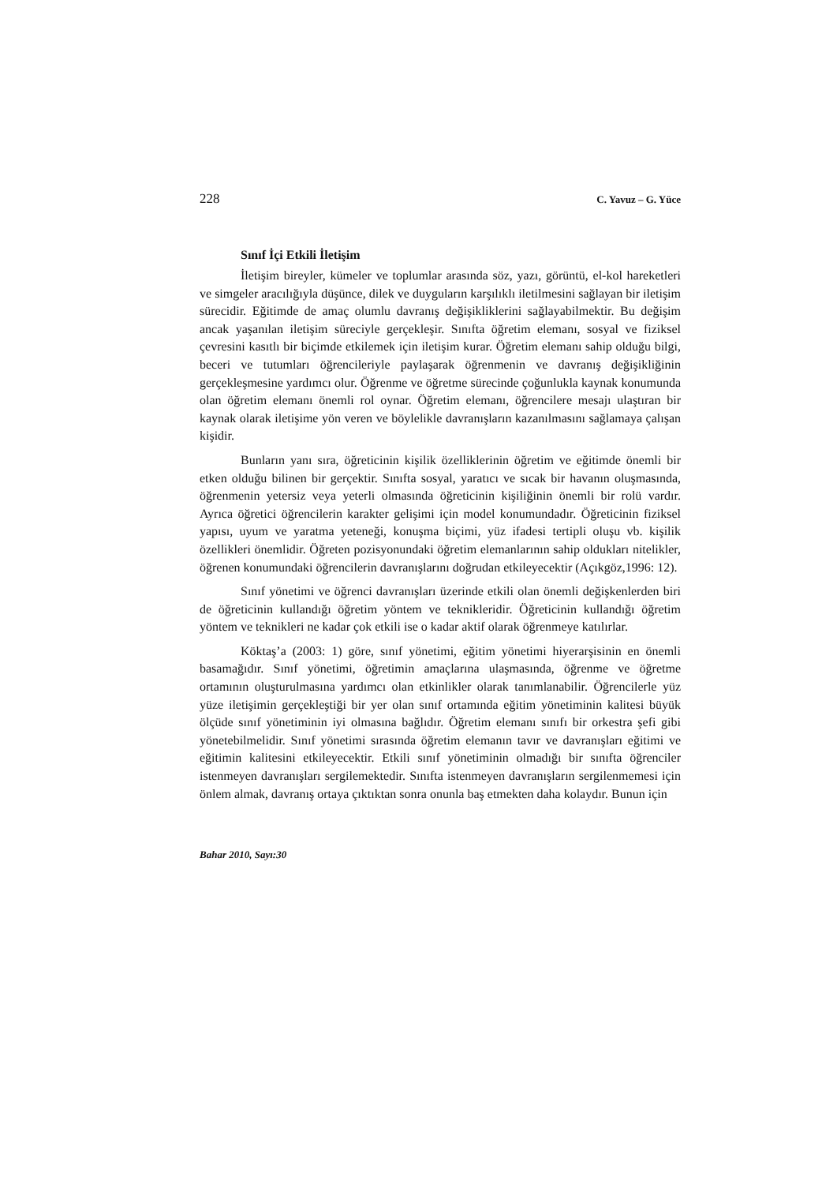228 C. Yavuz – G. Yüce
Sınıf İçi Etkili İletişim
İletişim bireyler, kümeler ve toplumlar arasında söz, yazı, görüntü, el-kol hareketleri ve simgeler aracılığıyla düşünce, dilek ve duyguların karşılıklı iletilmesini sağlayan bir iletişim sürecidir. Eğitimde de amaç olumlu davranış değişikliklerini sağlayabilmektir. Bu değişim ancak yaşanılan iletişim süreciyle gerçekleşir. Sınıfta öğretim elemanı, sosyal ve fiziksel çevresini kasıtlı bir biçimde etkilemek için iletişim kurar. Öğretim elemanı sahip olduğu bilgi, beceri ve tutumları öğrencileriyle paylaşarak öğrenmenin ve davranış değişikliğinin gerçekleşmesine yardımcı olur. Öğrenme ve öğretme sürecinde çoğunlukla kaynak konumunda olan öğretim elemanı önemli rol oynar. Öğretim elemanı, öğrencilere mesajı ulaştıran bir kaynak olarak iletişime yön veren ve böylelikle davranışların kazanılmasını sağlamaya çalışan kişidir.
Bunların yanı sıra, öğreticinin kişilik özelliklerinin öğretim ve eğitimde önemli bir etken olduğu bilinen bir gerçektir. Sınıfta sosyal, yaratıcı ve sıcak bir havanın oluşmasında, öğrenmenin yetersiz veya yeterli olmasında öğreticinin kişiliğinin önemli bir rolü vardır. Ayrıca öğretici öğrencilerin karakter gelişimi için model konumundadır. Öğreticinin fiziksel yapısı, uyum ve yaratma yeteneği, konuşma biçimi, yüz ifadesi tertipli oluşu vb. kişilik özellikleri önemlidir. Öğreten pozisyonundaki öğretim elemanlarının sahip oldukları nitelikler, öğrenen konumundaki öğrencilerin davranışlarını doğrudan etkileyecektir (Açıkgöz,1996: 12).
Sınıf yönetimi ve öğrenci davranışları üzerinde etkili olan önemli değişkenlerden biri de öğreticinin kullandığı öğretim yöntem ve teknikleridir. Öğreticinin kullandığı öğretim yöntem ve teknikleri ne kadar çok etkili ise o kadar aktif olarak öğrenmeye katılırlar.
Köktaş’a (2003: 1) göre, sınıf yönetimi, eğitim yönetimi hiyerarşisinin en önemli basamağıdır. Sınıf yönetimi, öğretimin amaçlarına ulaşmasında, öğrenme ve öğretme ortamının oluşturulmasına yardımcı olan etkinlikler olarak tanımlanabilir. Öğrencilerle yüz yüze iletişimin gerçekleştiği bir yer olan sınıf ortamında eğitim yönetiminin kalitesi büyük ölçüde sınıf yönetiminin iyi olmasına bağlıdır. Öğretim elemanı sınıfı bir orkestra şefi gibi yönetebilmelidir. Sınıf yönetimi sırasında öğretim elemanın tavır ve davranışları eğitimi ve eğitimin kalitesini etkileyecektir. Etkili sınıf yönetiminin olmadığı bir sınıfta öğrenciler istenmeyen davranışları sergilemektedir. Sınıfta istenmeyen davranışların sergilenmemesi için önlem almak, davranış ortaya çıktıktan sonra onunla baş etmekten daha kolaydır. Bunun için
Bahar 2010, Sayı:30